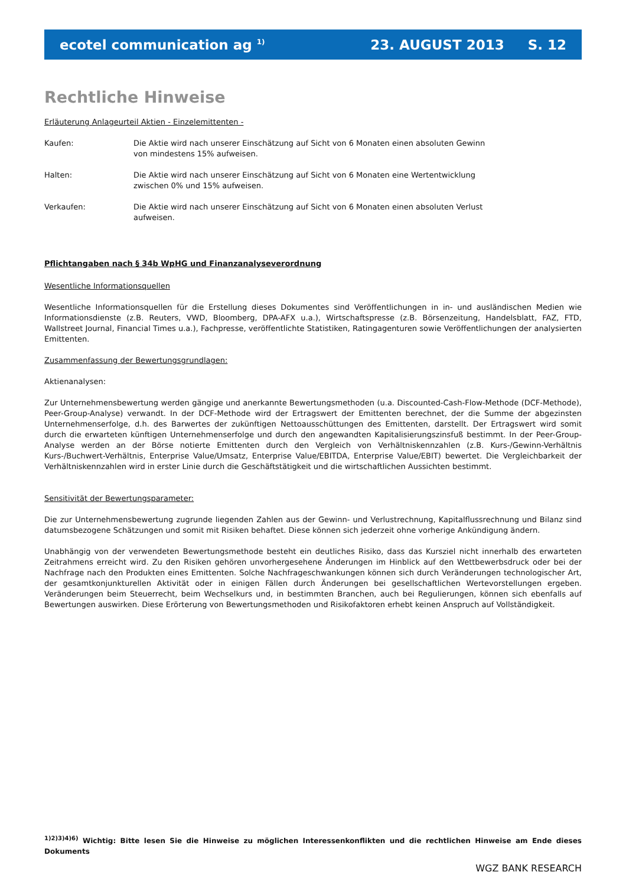ecotel communication ag <sup>1)</sup> 23. AUGUST 2013 S. 12
Rechtliche Hinweise
Erläuterung Anlageurteil Aktien - Einzelemittenten -
Kaufen: Die Aktie wird nach unserer Einschätzung auf Sicht von 6 Monaten einen absoluten Gewinn von mindestens 15% aufweisen.
Halten: Die Aktie wird nach unserer Einschätzung auf Sicht von 6 Monaten eine Wertentwicklung zwischen 0% und 15% aufweisen.
Verkaufen: Die Aktie wird nach unserer Einschätzung auf Sicht von 6 Monaten einen absoluten Verlust aufweisen.
Pflichtangaben nach § 34b WpHG und Finanzanalyseverordnung
Wesentliche Informationsquellen
Wesentliche Informationsquellen für die Erstellung dieses Dokumentes sind Veröffentlichungen in in- und ausländischen Medien wie Informationsdienste (z.B. Reuters, VWD, Bloomberg, DPA-AFX u.a.), Wirtschaftspresse (z.B. Börsenzeitung, Handelsblatt, FAZ, FTD, Wallstreet Journal, Financial Times u.a.), Fachpresse, veröffentlichte Statistiken, Ratingagenturen sowie Veröffentlichungen der analysierten Emittenten.
Zusammenfassung der Bewertungsgrundlagen:
Aktienanalysen:
Zur Unternehmensbewertung werden gängige und anerkannte Bewertungsmethoden (u.a. Discounted-Cash-Flow-Methode (DCF-Methode), Peer-Group-Analyse) verwandt. In der DCF-Methode wird der Ertragswert der Emittenten berechnet, der die Summe der abgezinsten Unternehmenserfolge, d.h. des Barwertes der zukünftigen Nettoausschüttungen des Emittenten, darstellt. Der Ertragswert wird somit durch die erwarteten künftigen Unternehmenserfolge und durch den angewandten Kapitalisierungszinsfuß bestimmt. In der Peer-Group-Analyse werden an der Börse notierte Emittenten durch den Vergleich von Verhältniskennzahlen (z.B. Kurs-/Gewinn-Verhältnis Kurs-/Buchwert-Verhältnis, Enterprise Value/Umsatz, Enterprise Value/EBITDA, Enterprise Value/EBIT) bewertet. Die Vergleichbarkeit der Verhältniskennzahlen wird in erster Linie durch die Geschäftstätigkeit und die wirtschaftlichen Aussichten bestimmt.
Sensitivität der Bewertungsparameter:
Die zur Unternehmensbewertung zugrunde liegenden Zahlen aus der Gewinn- und Verlustrechnung, Kapitalflussrechnung und Bilanz sind datumsbezogene Schätzungen und somit mit Risiken behaftet. Diese können sich jederzeit ohne vorherige Ankündigung ändern.
Unabhängig von der verwendeten Bewertungsmethode besteht ein deutliches Risiko, dass das Kursziel nicht innerhalb des erwarteten Zeitrahmens erreicht wird. Zu den Risiken gehören unvorhergesehene Änderungen im Hinblick auf den Wettbewerbsdruck oder bei der Nachfrage nach den Produkten eines Emittenten. Solche Nachfrageschwankungen können sich durch Veränderungen technologischer Art, der gesamtkonjunkturellen Aktivität oder in einigen Fällen durch Änderungen bei gesellschaftlichen Wertevorstellungen ergeben. Veränderungen beim Steuerrecht, beim Wechselkurs und, in bestimmten Branchen, auch bei Regulierungen, können sich ebenfalls auf Bewertungen auswirken. Diese Erörterung von Bewertungsmethoden und Risikofaktoren erhebt keinen Anspruch auf Vollständigkeit.
<sup>1)2)3)4)6)</sup> Wichtig: Bitte lesen Sie die Hinweise zu möglichen Interessenkonflikten und die rechtlichen Hinweise am Ende dieses Dokuments
WGZ BANK RESEARCH